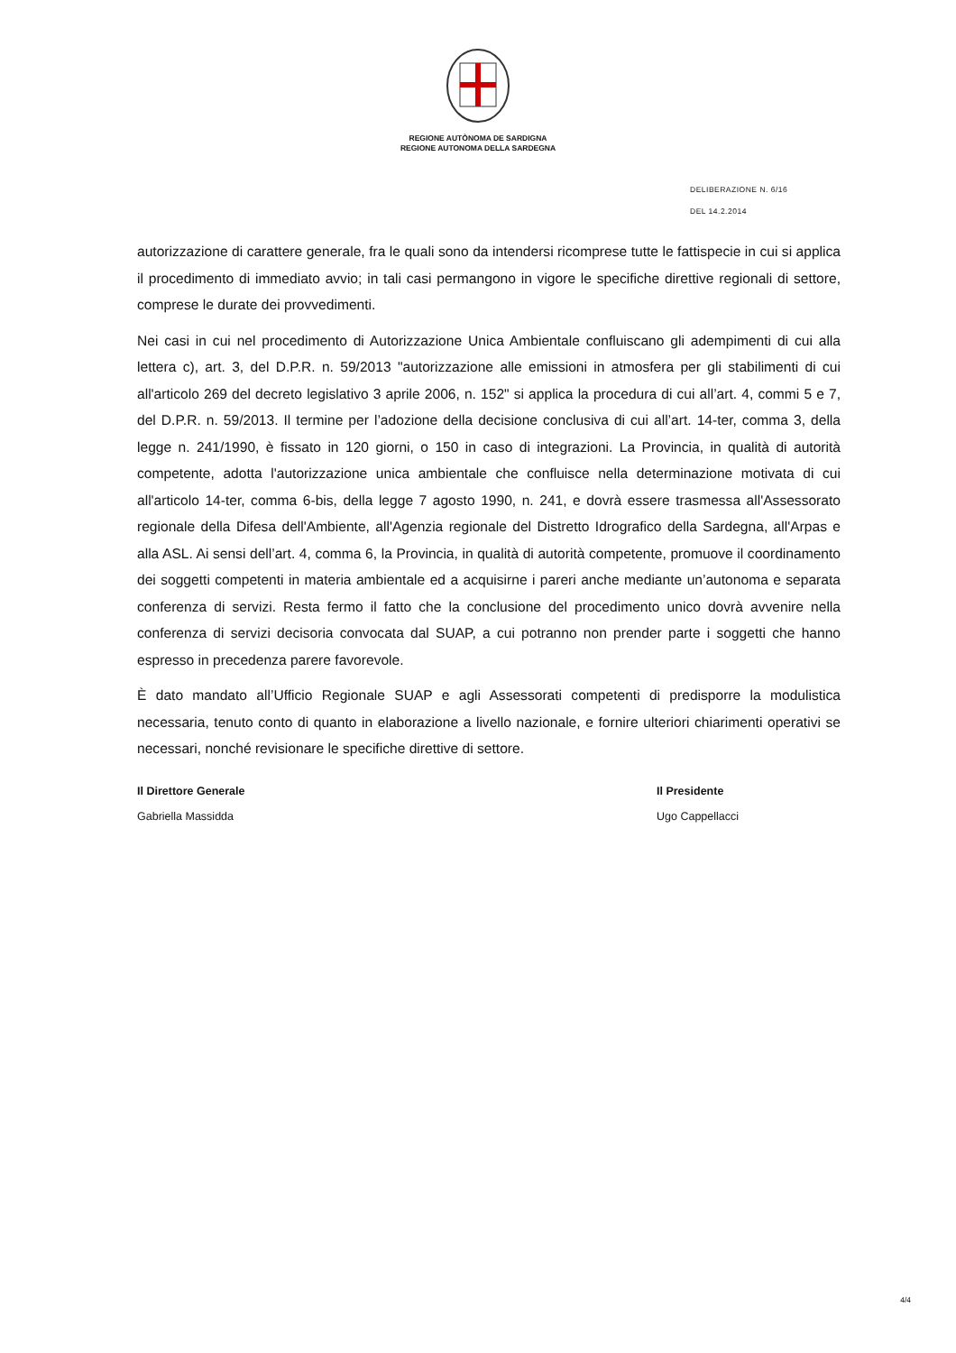REGIONE AUTÒNOMA DE SARDIGNA
REGIONE AUTONOMA DELLA SARDEGNA
DELIBERAZIONE N. 6/16
DEL 14.2.2014
autorizzazione di carattere generale, fra le quali sono da intendersi ricomprese tutte le fattispecie in cui si applica il procedimento di immediato avvio; in tali casi permangono in vigore le specifiche direttive regionali di settore, comprese le durate dei provvedimenti.
Nei casi in cui nel procedimento di Autorizzazione Unica Ambientale confluiscano gli adempimenti di cui alla lettera c), art. 3, del D.P.R. n. 59/2013 "autorizzazione alle emissioni in atmosfera per gli stabilimenti di cui all'articolo 269 del decreto legislativo 3 aprile 2006, n. 152" si applica la procedura di cui all’art. 4, commi 5 e 7, del D.P.R. n. 59/2013. Il termine per l’adozione della decisione conclusiva di cui all’art. 14-ter, comma 3, della legge n. 241/1990, è fissato in 120 giorni, o 150 in caso di integrazioni. La Provincia, in qualità di autorità competente, adotta l'autorizzazione unica ambientale che confluisce nella determinazione motivata di cui all'articolo 14-ter, comma 6-bis, della legge 7 agosto 1990, n. 241, e dovrà essere trasmessa all'Assessorato regionale della Difesa dell'Ambiente, all'Agenzia regionale del Distretto Idrografico della Sardegna, all'Arpas e alla ASL. Ai sensi dell’art. 4, comma 6, la Provincia, in qualità di autorità competente, promuove il coordinamento dei soggetti competenti in materia ambientale ed a acquisirne i pareri anche mediante un’autonoma e separata conferenza di servizi. Resta fermo il fatto che la conclusione del procedimento unico dovrà avvenire nella conferenza di servizi decisoria convocata dal SUAP, a cui potranno non prender parte i soggetti che hanno espresso in precedenza parere favorevole.
È dato mandato all’Ufficio Regionale SUAP e agli Assessorati competenti di predisporre la modulistica necessaria, tenuto conto di quanto in elaborazione a livello nazionale, e fornire ulteriori chiarimenti operativi se necessari, nonché revisionare le specifiche direttive di settore.
Il Direttore Generale
Gabriella Massidda
Il Presidente
Ugo Cappellacci
4/4